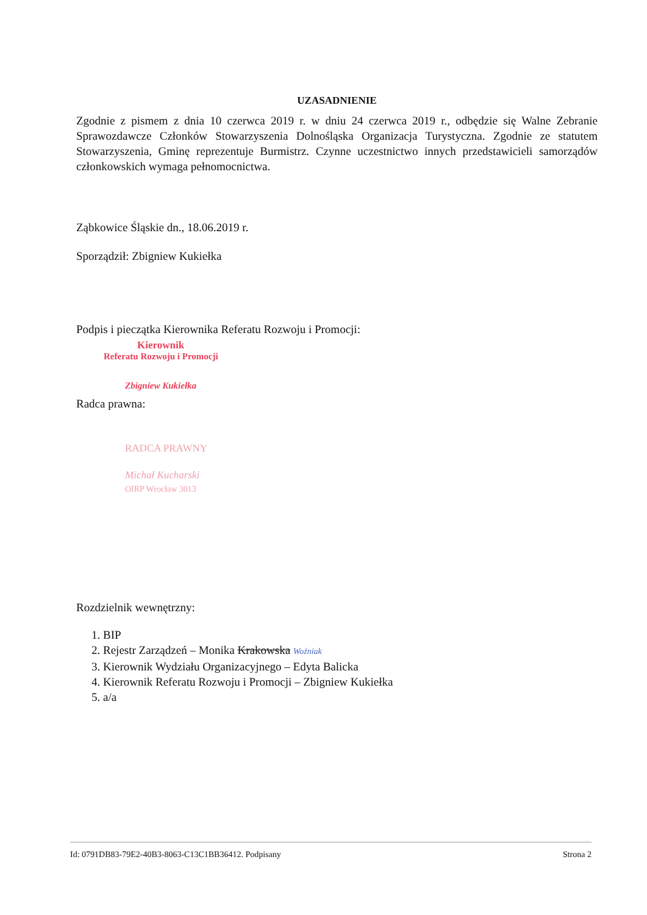UZASADNIENIE
Zgodnie z pismem z dnia 10 czerwca 2019 r. w dniu 24 czerwca 2019 r., odbędzie się Walne Zebranie Sprawozdawcze Członków Stowarzyszenia Dolnośląska Organizacja Turystyczna. Zgodnie ze statutem Stowarzyszenia, Gminę reprezentuje Burmistrz. Czynne uczestnictwo innych przedstawicieli samorządów członkowskich wymaga pełnomocnictwa.
Ząbkowice Śląskie dn., 18.06.2019 r.
Sporządził: Zbigniew Kukiełka
Podpis i pieczątka Kierownika Referatu Rozwoju i Promocji:
Kierownik
Referatu Rozwoju i Promocji
Zbigniew Kukiełka
Radca prawna:
RADCA PRAWNY
Michał Kucharski
OIRP Wrocław 3013
Rozdzielnik wewnętrzny:
1. BIP
2. Rejestr Zarządzeń – Monika Krakowska Woźniak
3. Kierownik Wydziału Organizacyjnego – Edyta Balicka
4. Kierownik Referatu Rozwoju i Promocji – Zbigniew Kukiełka
5. a/a
Id: 0791DB83-79E2-40B3-8063-C13C1BB36412. Podpisany Strona 2